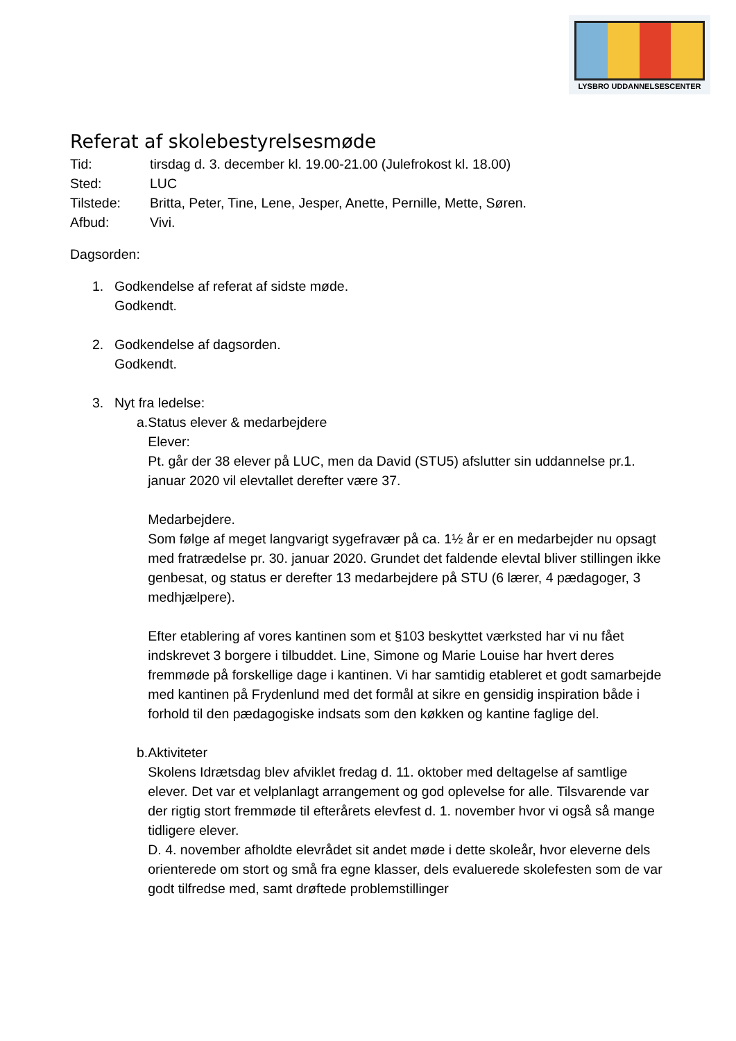LYSBRO UDDANNELSESCENTER
Referat af skolebestyrelsesmøde
Tid: tirsdag d. 3. december kl. 19.00-21.00 (Julefrokost kl. 18.00)
Sted: LUC
Tilstede: Britta, Peter, Tine, Lene, Jesper, Anette, Pernille, Mette, Søren.
Afbud: Vivi.
Dagsorden:
1. Godkendelse af referat af sidste møde.
Godkendt.
2. Godkendelse af dagsorden.
Godkendt.
3. Nyt fra ledelse:
a. Status elever & medarbejdere
Elever:
Pt. går der 38 elever på LUC, men da David (STU5) afslutter sin uddannelse pr.1. januar 2020 vil elevtallet derefter være 37.
Medarbejdere.
Som følge af meget langvarigt sygefravær på ca. 1½ år er en medarbejder nu opsagt med fratrædelse pr. 30. januar 2020. Grundet det faldende elevtal bliver stillingen ikke genbesat, og status er derefter 13 medarbejdere på STU (6 lærer, 4 pædagoger, 3 medhjælpere).
Efter etablering af vores kantinen som et §103 beskyttet værksted har vi nu fået indskrevet 3 borgere i tilbuddet. Line, Simone og Marie Louise har hvert deres fremmøde på forskellige dage i kantinen. Vi har samtidig etableret et godt samarbejde med kantinen på Frydenlund med det formål at sikre en gensidig inspiration både i forhold til den pædagogiske indsats som den køkken og kantine faglige del.
b. Aktiviteter
Skolens Idrætsdag blev afviklet fredag d. 11. oktober med deltagelse af samtlige elever. Det var et velplanlagt arrangement og god oplevelse for alle. Tilsvarende var der rigtig stort fremmøde til efterårets elevfest d. 1. november hvor vi også så mange tidligere elever.
D. 4. november afholdte elevrådet sit andet møde i dette skoleår, hvor eleverne dels orienterede om stort og små fra egne klasser, dels evaluerede skolefesten som de var godt tilfredse med, samt drøftede problemstillinger